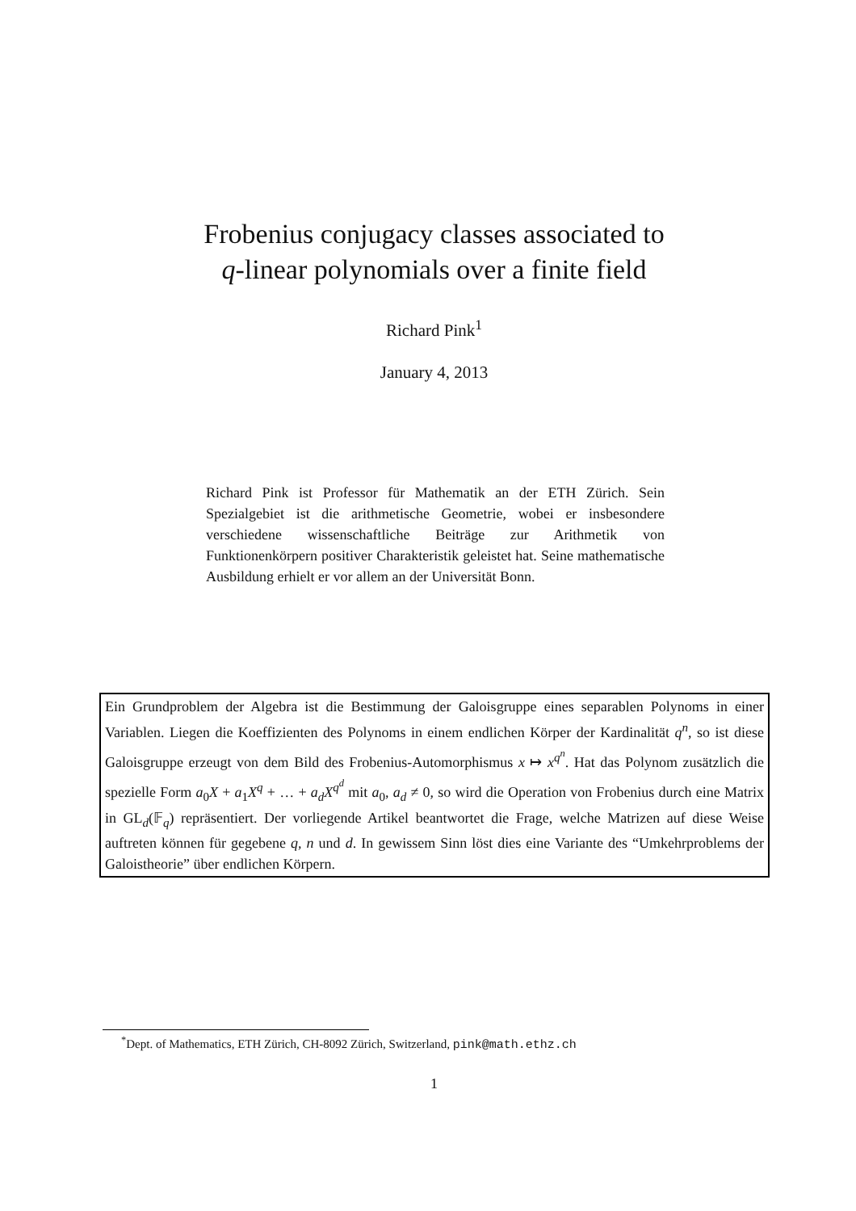Frobenius conjugacy classes associated to
q-linear polynomials over a finite field
Richard Pink<sup>1</sup>
January 4, 2013
Richard Pink ist Professor für Mathematik an der ETH Zürich. Sein Spezialgebiet ist die arithmetische Geometrie, wobei er insbesondere verschiedene wissenschaftliche Beiträge zur Arithmetik von Funktionenkörpern positiver Charakteristik geleistet hat. Seine mathematische Ausbildung erhielt er vor allem an der Universität Bonn.
Ein Grundproblem der Algebra ist die Bestimmung der Galoisgruppe eines separablen Polynoms in einer Variablen. Liegen die Koeffizienten des Polynoms in einem endlichen Körper der Kardinalität q<sup>n</sup>, so ist diese Galoisgruppe erzeugt von dem Bild des Frobenius-Automorphismus x ↦ x<sup>q<sup>n</sup></sup>. Hat das Polynom zusätzlich die spezielle Form a<sub>0</sub>X + a<sub>1</sub>X<sup>q</sup> + … + a<sub>d</sub>X<sup>q<sup>d</sup></sup> mit a<sub>0</sub>, a<sub>d</sub> ≠ 0, so wird die Operation von Frobenius durch eine Matrix in GL<sub>d</sub>(𝔽<sub>q</sub>) repräsentiert. Der vorliegende Artikel beantwortet die Frage, welche Matrizen auf diese Weise auftreten können für gegebene q, n und d. In gewissem Sinn löst dies eine Variante des “Umkehrproblems der Galoistheorie” über endlichen Körpern.
<sup>*</sup> Dept. of Mathematics, ETH Zürich, CH-8092 Zürich, Switzerland, pink@math.ethz.ch
1